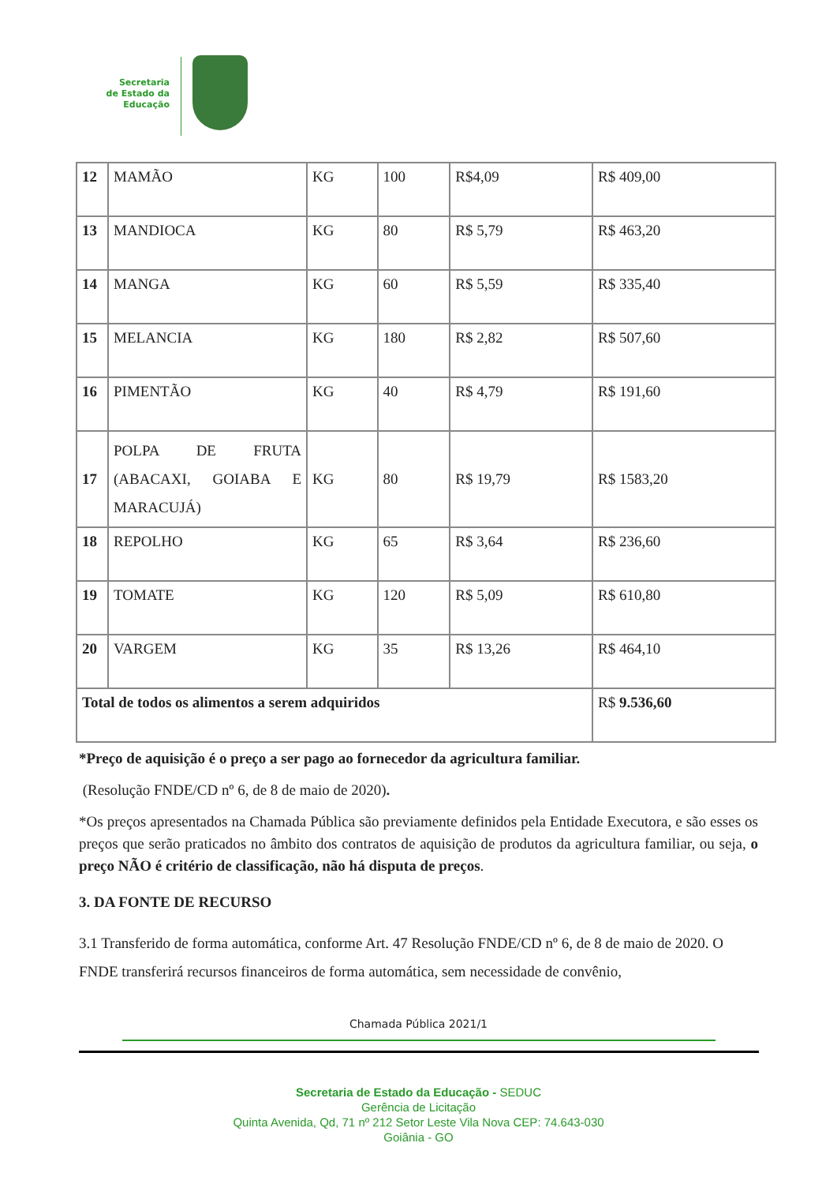Secretaria de Estado da Educação
| 12 | MAMÃO | KG | 100 | R$4,09 | R$ 409,00 |
| 13 | MANDIOCA | KG | 80 | R$ 5,79 | R$ 463,20 |
| 14 | MANGA | KG | 60 | R$ 5,59 | R$ 335,40 |
| 15 | MELANCIA | KG | 180 | R$ 2,82 | R$ 507,60 |
| 16 | PIMENTÃO | KG | 40 | R$ 4,79 | R$ 191,60 |
| 17 | POLPA DE FRUTA (ABACAXI, GOIABA E MARACUJÁ) | KG | 80 | R$ 19,79 | R$ 1583,20 |
| 18 | REPOLHO | KG | 65 | R$ 3,64 | R$ 236,60 |
| 19 | TOMATE | KG | 120 | R$ 5,09 | R$ 610,80 |
| 20 | VARGEM | KG | 35 | R$ 13,26 | R$ 464,10 |
| Total de todos os alimentos a serem adquiridos | | | | | R$ 9.536,60 |
*Preço de aquisição é o preço a ser pago ao fornecedor da agricultura familiar.
(Resolução FNDE/CD nº 6, de 8 de maio de 2020).
*Os preços apresentados na Chamada Pública são previamente definidos pela Entidade Executora, e são esses os preços que serão praticados no âmbito dos contratos de aquisição de produtos da agricultura familiar, ou seja, o preço NÃO é critério de classificação, não há disputa de preços.
3. DA FONTE DE RECURSO
3.1 Transferido de forma automática, conforme Art. 47 Resolução FNDE/CD nº 6, de 8 de maio de 2020. O FNDE transferirá recursos financeiros de forma automática, sem necessidade de convênio,
Chamada Pública 2021/1
Secretaria de Estado da Educação - SEDUC
Gerência de Licitação
Quinta Avenida, Qd, 71 nº 212 Setor Leste Vila Nova CEP: 74.643-030
Goiânia - GO